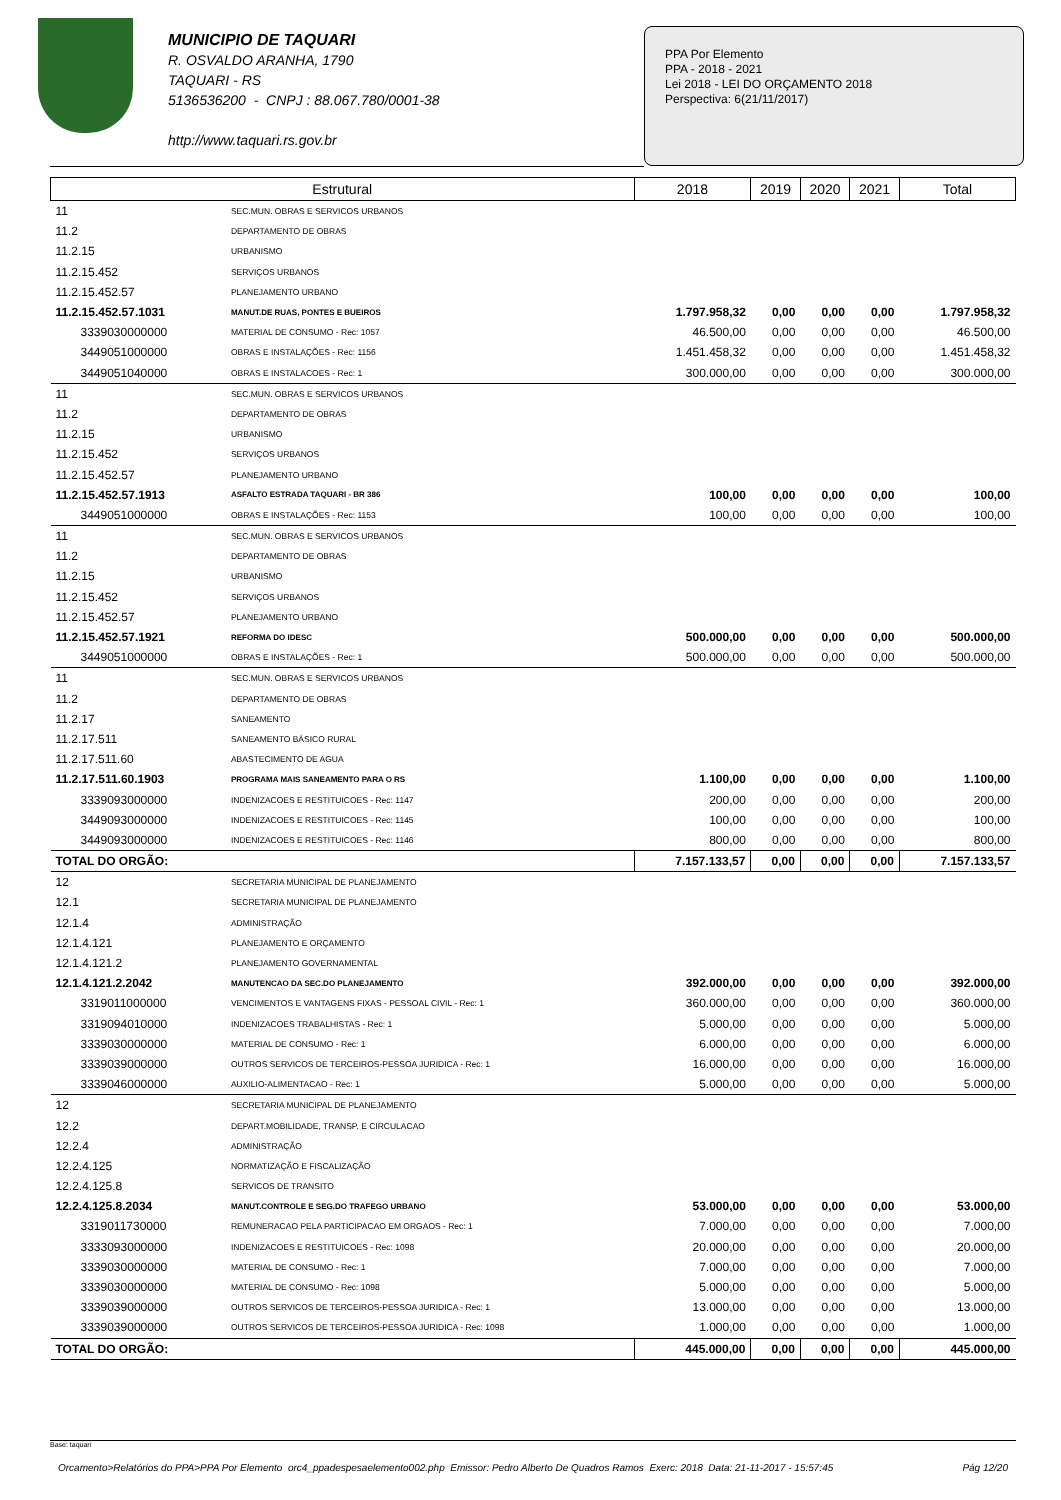MUNICIPIO DE TAQUARI
R. OSVALDO ARANHA, 1790
TAQUARI - RS
5136536200 - CNPJ : 88.067.780/0001-38
http://www.taquari.rs.gov.br
PPA Por Elemento
PPA - 2018 - 2021
Lei 2018 - LEI DO ORÇAMENTO 2018
Perspectiva: 6(21/11/2017)
| Estrutural | | 2018 | 2019 | 2020 | 2021 | Total |
| --- | --- | --- | --- | --- | --- | --- |
| 11 | SEC.MUN. OBRAS E SERVICOS URBANOS | | | | | |
| 11.2 | DEPARTAMENTO DE OBRAS | | | | | |
| 11.2.15 | URBANISMO | | | | | |
| 11.2.15.452 | SERVIÇOS URBANOS | | | | | |
| 11.2.15.452.57 | PLANEJAMENTO URBANO | | | | | |
| 11.2.15.452.57.1031 | MANUT.DE RUAS, PONTES E BUEIROS | 1.797.958,32 | 0,00 | 0,00 | 0,00 | 1.797.958,32 |
| 3339030000000 | MATERIAL DE CONSUMO - Rec: 1057 | 46.500,00 | 0,00 | 0,00 | 0,00 | 46.500,00 |
| 3449051000000 | OBRAS E INSTALAÇÕES - Rec: 1156 | 1.451.458,32 | 0,00 | 0,00 | 0,00 | 1.451.458,32 |
| 3449051040000 | OBRAS E INSTALACOES - Rec: 1 | 300.000,00 | 0,00 | 0,00 | 0,00 | 300.000,00 |
| 11 | SEC.MUN. OBRAS E SERVICOS URBANOS | | | | | |
| 11.2 | DEPARTAMENTO DE OBRAS | | | | | |
| 11.2.15 | URBANISMO | | | | | |
| 11.2.15.452 | SERVIÇOS URBANOS | | | | | |
| 11.2.15.452.57 | PLANEJAMENTO URBANO | | | | | |
| 11.2.15.452.57.1913 | ASFALTO ESTRADA TAQUARI - BR 386 | 100,00 | 0,00 | 0,00 | 0,00 | 100,00 |
| 3449051000000 | OBRAS E INSTALAÇÕES - Rec: 1153 | 100,00 | 0,00 | 0,00 | 0,00 | 100,00 |
| 11 | SEC.MUN. OBRAS E SERVICOS URBANOS | | | | | |
| 11.2 | DEPARTAMENTO DE OBRAS | | | | | |
| 11.2.15 | URBANISMO | | | | | |
| 11.2.15.452 | SERVIÇOS URBANOS | | | | | |
| 11.2.15.452.57 | PLANEJAMENTO URBANO | | | | | |
| 11.2.15.452.57.1921 | REFORMA DO IDESC | 500.000,00 | 0,00 | 0,00 | 0,00 | 500.000,00 |
| 3449051000000 | OBRAS E INSTALAÇÕES - Rec: 1 | 500.000,00 | 0,00 | 0,00 | 0,00 | 500.000,00 |
| 11 | SEC.MUN. OBRAS E SERVICOS URBANOS | | | | | |
| 11.2 | DEPARTAMENTO DE OBRAS | | | | | |
| 11.2.17 | SANEAMENTO | | | | | |
| 11.2.17.511 | SANEAMENTO BÁSICO RURAL | | | | | |
| 11.2.17.511.60 | ABASTECIMENTO DE AGUA | | | | | |
| 11.2.17.511.60.1903 | PROGRAMA MAIS SANEAMENTO PARA O RS | 1.100,00 | 0,00 | 0,00 | 0,00 | 1.100,00 |
| 3339093000000 | INDENIZACOES E RESTITUICOES - Rec: 1147 | 200,00 | 0,00 | 0,00 | 0,00 | 200,00 |
| 3449093000000 | INDENIZACOES E RESTITUICOES - Rec: 1145 | 100,00 | 0,00 | 0,00 | 0,00 | 100,00 |
| 3449093000000 | INDENIZACOES E RESTITUICOES - Rec: 1146 | 800,00 | 0,00 | 0,00 | 0,00 | 800,00 |
| TOTAL DO ORGÃO: | | 7.157.133,57 | 0,00 | 0,00 | 0,00 | 7.157.133,57 |
| 12 | SECRETARIA MUNICIPAL DE PLANEJAMENTO | | | | | |
| 12.1 | SECRETARIA MUNICIPAL DE PLANEJAMENTO | | | | | |
| 12.1.4 | ADMINISTRAÇÃO | | | | | |
| 12.1.4.121 | PLANEJAMENTO E ORÇAMENTO | | | | | |
| 12.1.4.121.2 | PLANEJAMENTO GOVERNAMENTAL | | | | | |
| 12.1.4.121.2.2042 | MANUTENCAO DA SEC.DO PLANEJAMENTO | 392.000,00 | 0,00 | 0,00 | 0,00 | 392.000,00 |
| 3319011000000 | VENCIMENTOS E VANTAGENS FIXAS - PESSOAL CIVIL - Rec: 1 | 360.000,00 | 0,00 | 0,00 | 0,00 | 360.000,00 |
| 3319094010000 | INDENIZACOES TRABALHISTAS - Rec: 1 | 5.000,00 | 0,00 | 0,00 | 0,00 | 5.000,00 |
| 3339030000000 | MATERIAL DE CONSUMO - Rec: 1 | 6.000,00 | 0,00 | 0,00 | 0,00 | 6.000,00 |
| 3339039000000 | OUTROS SERVICOS DE TERCEIROS-PESSOA JURIDICA - Rec: 1 | 16.000,00 | 0,00 | 0,00 | 0,00 | 16.000,00 |
| 3339046000000 | AUXILIO-ALIMENTACAO - Rec: 1 | 5.000,00 | 0,00 | 0,00 | 0,00 | 5.000,00 |
| 12 | SECRETARIA MUNICIPAL DE PLANEJAMENTO | | | | | |
| 12.2 | DEPART.MOBILIDADE, TRANSP. E CIRCULACAO | | | | | |
| 12.2.4 | ADMINISTRAÇÃO | | | | | |
| 12.2.4.125 | NORMATIZAÇÃO E FISCALIZAÇÃO | | | | | |
| 12.2.4.125.8 | SERVICOS DE TRANSITO | | | | | |
| 12.2.4.125.8.2034 | MANUT.CONTROLE E SEG.DO TRAFEGO URBANO | 53.000,00 | 0,00 | 0,00 | 0,00 | 53.000,00 |
| 3319011730000 | REMUNERACAO PELA PARTICIPACAO EM ORGAOS - Rec: 1 | 7.000,00 | 0,00 | 0,00 | 0,00 | 7.000,00 |
| 3333093000000 | INDENIZACOES E RESTITUICOES - Rec: 1098 | 20.000,00 | 0,00 | 0,00 | 0,00 | 20.000,00 |
| 3339030000000 | MATERIAL DE CONSUMO - Rec: 1 | 7.000,00 | 0,00 | 0,00 | 0,00 | 7.000,00 |
| 3339030000000 | MATERIAL DE CONSUMO - Rec: 1098 | 5.000,00 | 0,00 | 0,00 | 0,00 | 5.000,00 |
| 3339039000000 | OUTROS SERVICOS DE TERCEIROS-PESSOA JURIDICA - Rec: 1 | 13.000,00 | 0,00 | 0,00 | 0,00 | 13.000,00 |
| 3339039000000 | OUTROS SERVICOS DE TERCEIROS-PESSOA JURIDICA - Rec: 1098 | 1.000,00 | 0,00 | 0,00 | 0,00 | 1.000,00 |
| TOTAL DO ORGÃO: | | 445.000,00 | 0,00 | 0,00 | 0,00 | 445.000,00 |
Base: taquari
Orcamento>Relatórios do PPA>PPA Por Elemento orc4_ppadespesaelemento002.php Emissor: Pedro Alberto De Quadros Ramos Exerc: 2018 Data: 21-11-2017 - 15:57:45 Pág 12/20